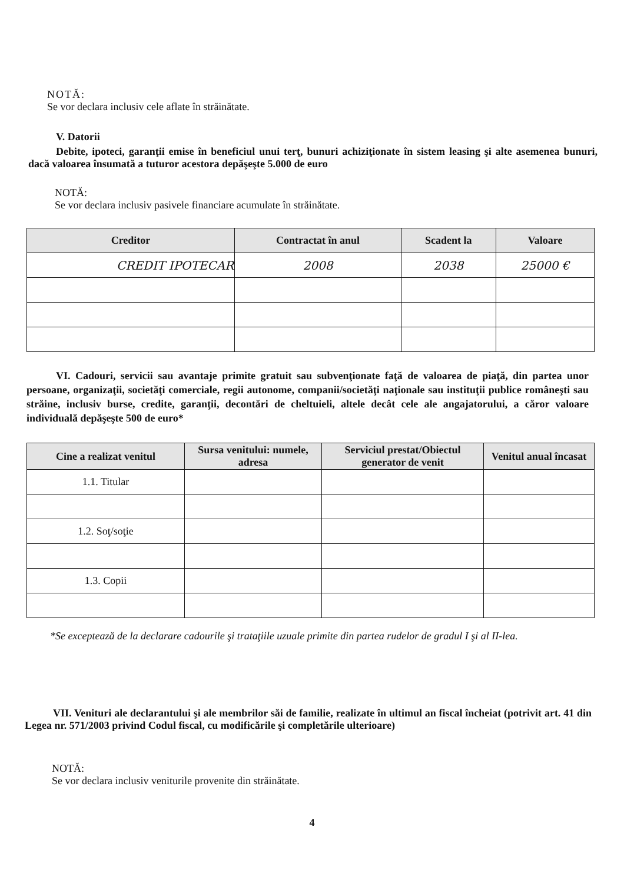NOTĂ:
Se vor declara inclusiv cele aflate în străinătate.
V. Datorii
Debite, ipoteci, garanţii emise în beneficiul unui terţ, bunuri achiziţionate în sistem leasing şi alte asemenea bunuri, dacă valoarea însumată a tuturor acestora depăşeşte 5.000 de euro
NOTĂ:
Se vor declara inclusiv pasivele financiare acumulate în străinătate.
| Creditor | Contractat în anul | Scadent la | Valoare |
| --- | --- | --- | --- |
| CREDIT IPOTECAR | 2008 | 2038 | 25000 € |
VI. Cadouri, servicii sau avantaje primite gratuit sau subvenţionate faţă de valoarea de piaţă, din partea unor persoane, organizaţii, societăţi comerciale, regii autonome, companii/societăţi naţionale sau instituţii publice româneşti sau străine, inclusiv burse, credite, garanţii, decontări de cheltuieli, altele decât cele ale angajatorului, a căror valoare individuală depăşeşte 500 de euro*
| Cine a realizat venitul | Sursa venitului: numele, adresa | Serviciul prestat/Obiectul generator de venit | Venitul anual încasat |
| --- | --- | --- | --- |
| 1.1. Titular | | | |
| 1.2. Soţ/soţie | | | |
| 1.3. Copii | | | |
*Se exceptează de la declarare cadourile şi trataţiile uzuale primite din partea rudelor de gradul I şi al II-lea.
VII. Venituri ale declarantului şi ale membrilor săi de familie, realizate în ultimul an fiscal încheiat (potrivit art. 41 din Legea nr. 571/2003 privind Codul fiscal, cu modificările şi completările ulterioare)
NOTĂ:
Se vor declara inclusiv veniturile provenite din străinătate.
4